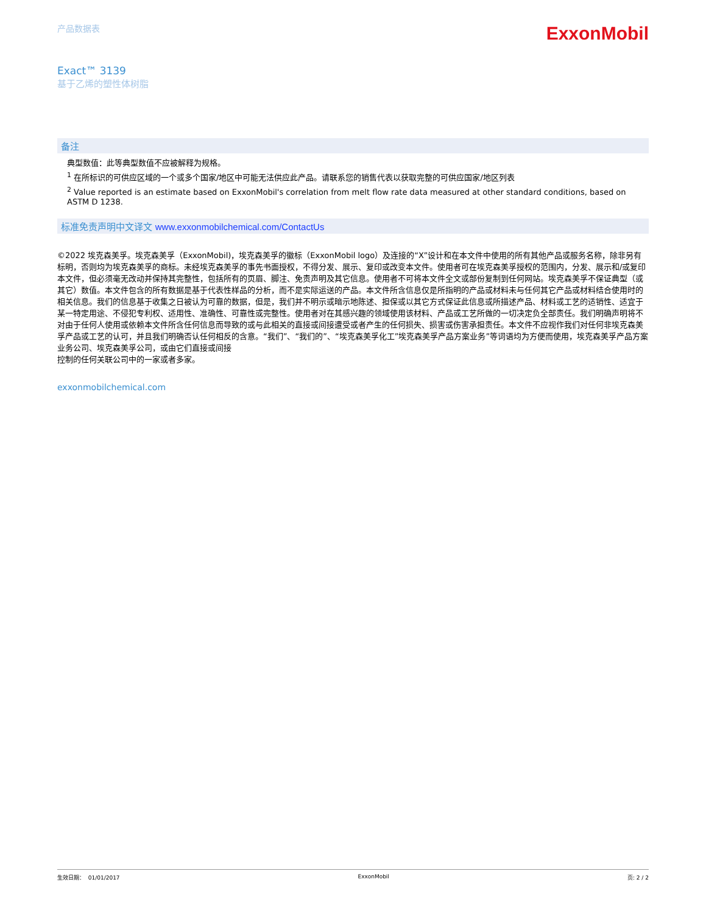产品数据表
ExxonMobil
Exact™ 3139
基于乙烯的塑性体树脂
备注
典型数值：此等典型数值不应被解释为规格。
<sup>1</sup> 在所标识的可供应区域的一个或多个国家/地区中可能无法供应此产品。请联系您的销售代表以获取完整的可供应国家/地区列表
<sup>2</sup> Value reported is an estimate based on ExxonMobil's correlation from melt flow rate data measured at other standard conditions, based on ASTM D 1238.
标准免责声明中文译文 www.exxonmobilchemical.com/ContactUs
©2022 埃克森美孚。埃克森美孚（ExxonMobil)，埃克森美孚的徽标（ExxonMobil logo）及连接的“X”设计和在本文件中使用的所有其他产品或服务名称，除非另有标明，否则均为埃克森美孚的商标。未经埃克森美孚的事先书面授权，不得分发、展示、复印或改变本文件。使用者可在埃克森美孚授权的范围内，分发、展示和/或复印本文件，但必须毫无改动并保持其完整性，包括所有的页眉、脚注、免责声明及其它信息。使用者不可将本文件全文或部份复制到任何网站。埃克森美孚不保证典型（或其它）数值。本文件包含的所有数据是基于代表性样品的分析，而不是实际运送的产品。本文件所含信息仅是所指明的产品或材料未与任何其它产品或材料结合使用时的相关信息。我们的信息基于收集之日被认为可靠的数据，但是，我们并不明示或暗示地陈述、担保或以其它方式保证此信息或所描述产品、材料或工艺的适销性、适宜于某一特定用途、不侵犯专利权、适用性、准确性、可靠性或完整性。使用者对在其感兴趣的领域使用该材料、产品或工艺所做的一切决定负全部责任。我们明确声明将不对由于任何人使用或依赖本文件所含任何信息而导致的或与此相关的直接或间接遭受或者产生的任何损失、损害或伤害承担责任。本文件不应视作我们对任何非埃克森美孚产品或工艺的认可，并且我们明确否认任何相反的含意。“我们”、“我们的”、“埃克森美孚化工”埃克森美孚产品方案业务”等词语均为方便而使用，埃克森美孚产品方案业务公司、埃克森美孚公司，或由它们直接或间接
控制的任何关联公司中的一家或者多家。
exxonmobilchemical.com
生效日期： 01/01/2017 ExxonMobil 页: 2 / 2